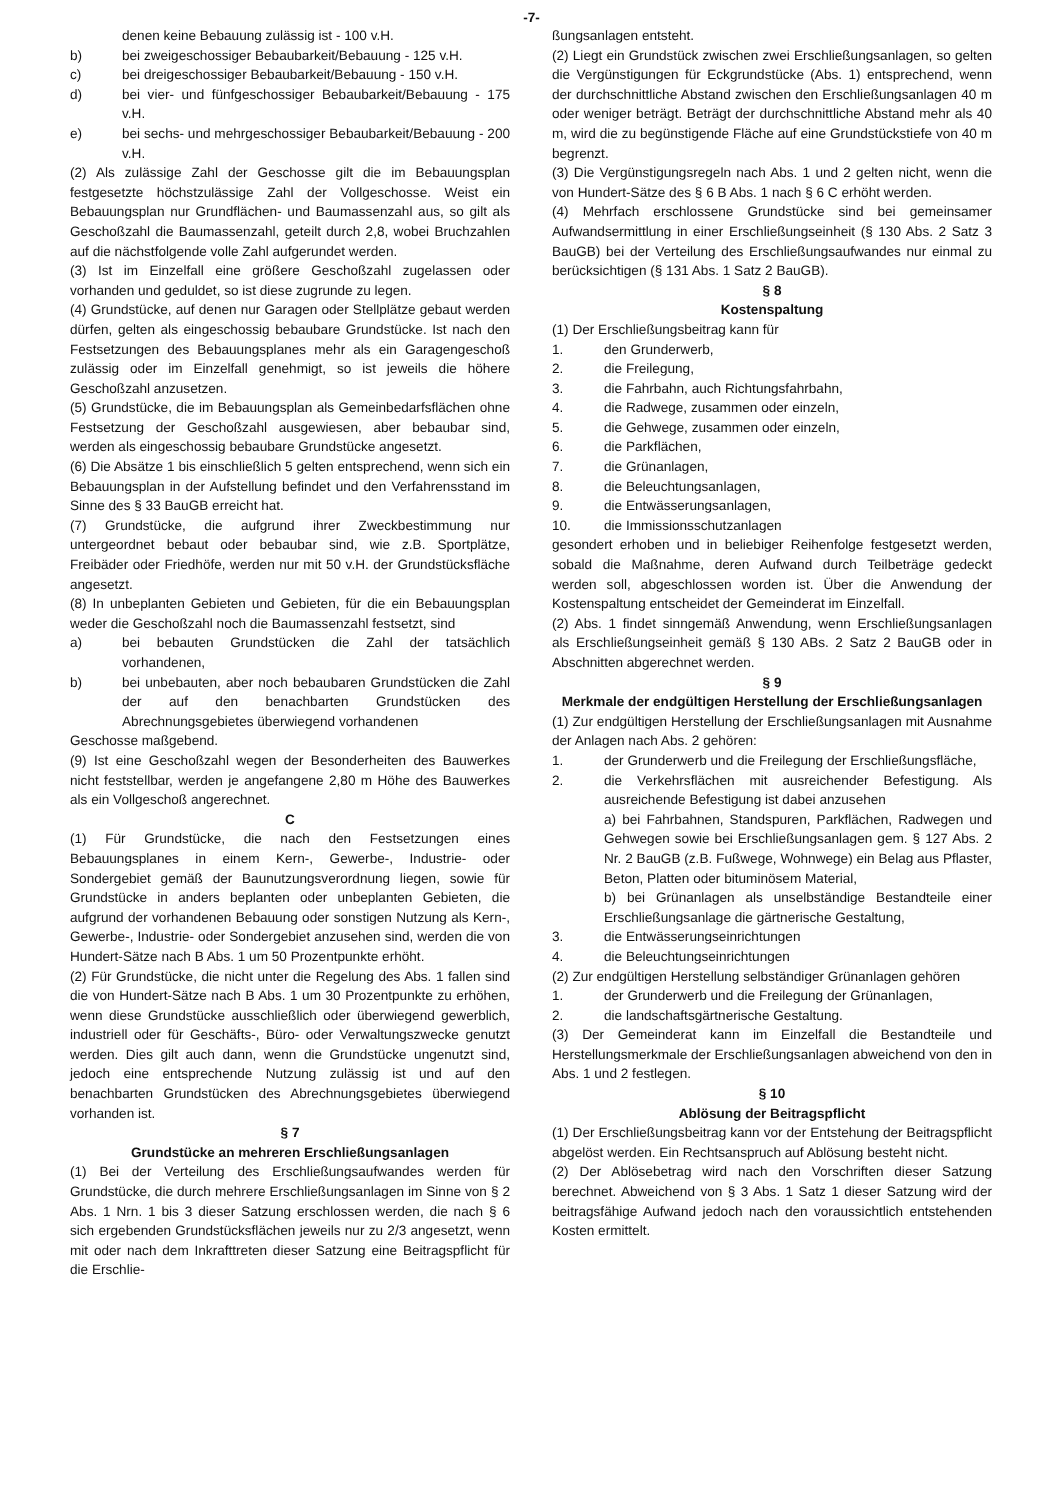-7-
denen keine Bebauung zulässig ist - 100 v.H.
b) bei zweigeschossiger Bebaubarkeit/Bebauung - 125 v.H.
c) bei dreigeschossiger Bebaubarkeit/Bebauung - 150 v.H.
d) bei vier- und fünfgeschossiger Bebaubarkeit/Bebauung - 175 v.H.
e) bei sechs- und mehrgeschossiger Bebaubarkeit/Bebauung - 200 v.H.
(2) Als zulässige Zahl der Geschosse gilt die im Bebauungsplan festgesetzte höchstzulässige Zahl der Vollgeschosse. Weist ein Bebauungsplan nur Grundflächen- und Baumassenzahl aus, so gilt als Geschoßzahl die Baumassenzahl, geteilt durch 2,8, wobei Bruchzahlen auf die nächstfolgende volle Zahl aufgerundet werden.
(3) Ist im Einzelfall eine größere Geschoßzahl zugelassen oder vorhanden und geduldet, so ist diese zugrunde zu legen.
(4) Grundstücke, auf denen nur Garagen oder Stellplätze gebaut werden dürfen, gelten als eingeschossig bebaubare Grundstücke. Ist nach den Festsetzungen des Bebauungsplanes mehr als ein Garagengeschoß zulässig oder im Einzelfall genehmigt, so ist jeweils die höhere Geschoßzahl anzusetzen.
(5) Grundstücke, die im Bebauungsplan als Gemeinbedarfsflächen ohne Festsetzung der Geschoßzahl ausgewiesen, aber bebaubar sind, werden als eingeschossig bebaubare Grundstücke angesetzt.
(6) Die Absätze 1 bis einschließlich 5 gelten entsprechend, wenn sich ein Bebauungsplan in der Aufstellung befindet und den Verfahrensstand im Sinne des § 33 BauGB erreicht hat.
(7) Grundstücke, die aufgrund ihrer Zweckbestimmung nur untergeordnet bebaut oder bebaubar sind, wie z.B. Sportplätze, Freibäder oder Friedhöfe, werden nur mit 50 v.H. der Grundstücksfläche angesetzt.
(8) In unbeplanten Gebieten und Gebieten, für die ein Bebauungsplan weder die Geschoßzahl noch die Baumassenzahl festsetzt, sind
a) bei bebauten Grundstücken die Zahl der tatsächlich vorhandenen,
b) bei unbebauten, aber noch bebaubaren Grundstücken die Zahl der auf den benachbarten Grundstücken des Abrechnungsgebietes überwiegend vorhandenen
Geschosse maßgebend.
(9) Ist eine Geschoßzahl wegen der Besonderheiten des Bauwerkes nicht feststellbar, werden je angefangene 2,80 m Höhe des Bauwerkes als ein Vollgeschoß angerechnet.
C
(1) Für Grundstücke, die nach den Festsetzungen eines Bebauungsplanes in einem Kern-, Gewerbe-, Industrie- oder Sondergebiet gemäß der Baunutzungsverordnung liegen, sowie für Grundstücke in anders beplanten oder unbeplanten Gebieten, die aufgrund der vorhandenen Bebauung oder sonstigen Nutzung als Kern-, Gewerbe-, Industrie- oder Sondergebiet anzusehen sind, werden die von Hundert-Sätze nach B Abs. 1 um 50 Prozentpunkte erhöht.
(2) Für Grundstücke, die nicht unter die Regelung des Abs. 1 fallen sind die von Hundert-Sätze nach B Abs. 1 um 30 Prozentpunkte zu erhöhen, wenn diese Grundstücke ausschließlich oder überwiegend gewerblich, industriell oder für Geschäfts-, Büro- oder Verwaltungszwecke genutzt werden. Dies gilt auch dann, wenn die Grundstücke ungenutzt sind, jedoch eine entsprechende Nutzung zulässig ist und auf den benachbarten Grundstücken des Abrechnungsgebietes überwiegend vorhanden ist.
§ 7
Grundstücke an mehreren Erschließungsanlagen
(1) Bei der Verteilung des Erschließungsaufwandes werden für Grundstücke, die durch mehrere Erschließungsanlagen im Sinne von § 2 Abs. 1 Nrn. 1 bis 3 dieser Satzung erschlossen werden, die nach § 6 sich ergebenden Grundstücksflächen jeweils nur zu 2/3 angesetzt, wenn mit oder nach dem Inkrafttreten dieser Satzung eine Beitragspflicht für die Erschlie-
ßungsanlagen entsteht.
(2) Liegt ein Grundstück zwischen zwei Erschließungsanlagen, so gelten die Vergünstigungen für Eckgrundstücke (Abs. 1) entsprechend, wenn der durchschnittliche Abstand zwischen den Erschließungsanlagen 40 m oder weniger beträgt. Beträgt der durchschnittliche Abstand mehr als 40 m, wird die zu begünstigende Fläche auf eine Grundstückstiefe von 40 m begrenzt.
(3) Die Vergünstigungsregeln nach Abs. 1 und 2 gelten nicht, wenn die von Hundert-Sätze des § 6 B Abs. 1 nach § 6 C erhöht werden.
(4) Mehrfach erschlossene Grundstücke sind bei gemeinsamer Aufwandsermittlung in einer Erschließungseinheit (§ 130 Abs. 2 Satz 3 BauGB) bei der Verteilung des Erschließungsaufwandes nur einmal zu berücksichtigen (§ 131 Abs. 1 Satz 2 BauGB).
§ 8
Kostenspaltung
(1) Der Erschließungsbeitrag kann für
1. den Grunderwerb,
2. die Freilegung,
3. die Fahrbahn, auch Richtungsfahrbahn,
4. die Radwege, zusammen oder einzeln,
5. die Gehwege, zusammen oder einzeln,
6. die Parkflächen,
7. die Grünanlagen,
8. die Beleuchtungsanlagen,
9. die Entwässerungsanlagen,
10. die Immissionsschutzanlagen
gesondert erhoben und in beliebiger Reihenfolge festgesetzt werden, sobald die Maßnahme, deren Aufwand durch Teilbeträge gedeckt werden soll, abgeschlossen worden ist. Über die Anwendung der Kostenspaltung entscheidet der Gemeinderat im Einzelfall.
(2) Abs. 1 findet sinngemäß Anwendung, wenn Erschließungsanlagen als Erschließungseinheit gemäß § 130 ABs. 2 Satz 2 BauGB oder in Abschnitten abgerechnet werden.
§ 9
Merkmale der endgültigen Herstellung der Erschließungsanlagen
(1) Zur endgültigen Herstellung der Erschließungsanlagen mit Ausnahme der Anlagen nach Abs. 2 gehören:
1. der Grunderwerb und die Freilegung der Erschließungsfläche,
2. die Verkehrsflächen mit ausreichender Befestigung. Als ausreichende Befestigung ist dabei anzusehen
a) bei Fahrbahnen, Standspuren, Parkflächen, Radwegen und Gehwegen sowie bei Erschließungsanlagen gem. § 127 Abs. 2 Nr. 2 BauGB (z.B. Fußwege, Wohnwege) ein Belag aus Pflaster, Beton, Platten oder bituminösem Material,
b) bei Grünanlagen als unselbständige Bestandteile einer Erschließungsanlage die gärtnerische Gestaltung,
3. die Entwässerungseinrichtungen
4. die Beleuchtungseinrichtungen
(2) Zur endgültigen Herstellung selbständiger Grünanlagen gehören
1. der Grunderwerb und die Freilegung der Grünanlagen,
2. die landschaftsgärtnerische Gestaltung.
(3) Der Gemeinderat kann im Einzelfall die Bestandteile und Herstellungsmerkmale der Erschließungsanlagen abweichend von den in Abs. 1 und 2 festlegen.
§ 10
Ablösung der Beitragspflicht
(1) Der Erschließungsbeitrag kann vor der Entstehung der Beitragspflicht abgelöst werden. Ein Rechtsanspruch auf Ablösung besteht nicht.
(2) Der Ablösebetrag wird nach den Vorschriften dieser Satzung berechnet. Abweichend von § 3 Abs. 1 Satz 1 dieser Satzung wird der beitragsfähige Aufwand jedoch nach den voraussichtlich entstehenden Kosten ermittelt.